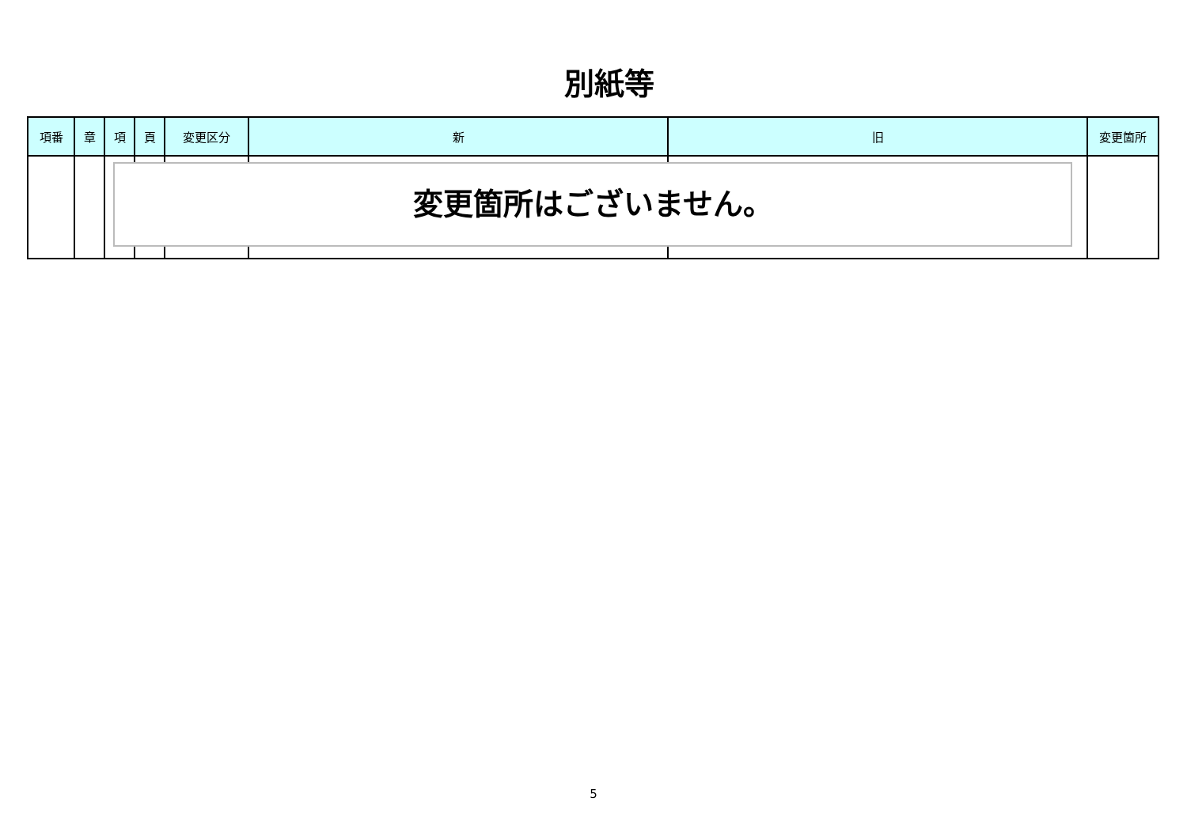別紙等
| 項番 | 章 | 項 | 頁 | 変更区分 | 新 | 旧 | 変更箇所 |
| --- | --- | --- | --- | --- | --- | --- | --- |
変更箇所はございません。
5